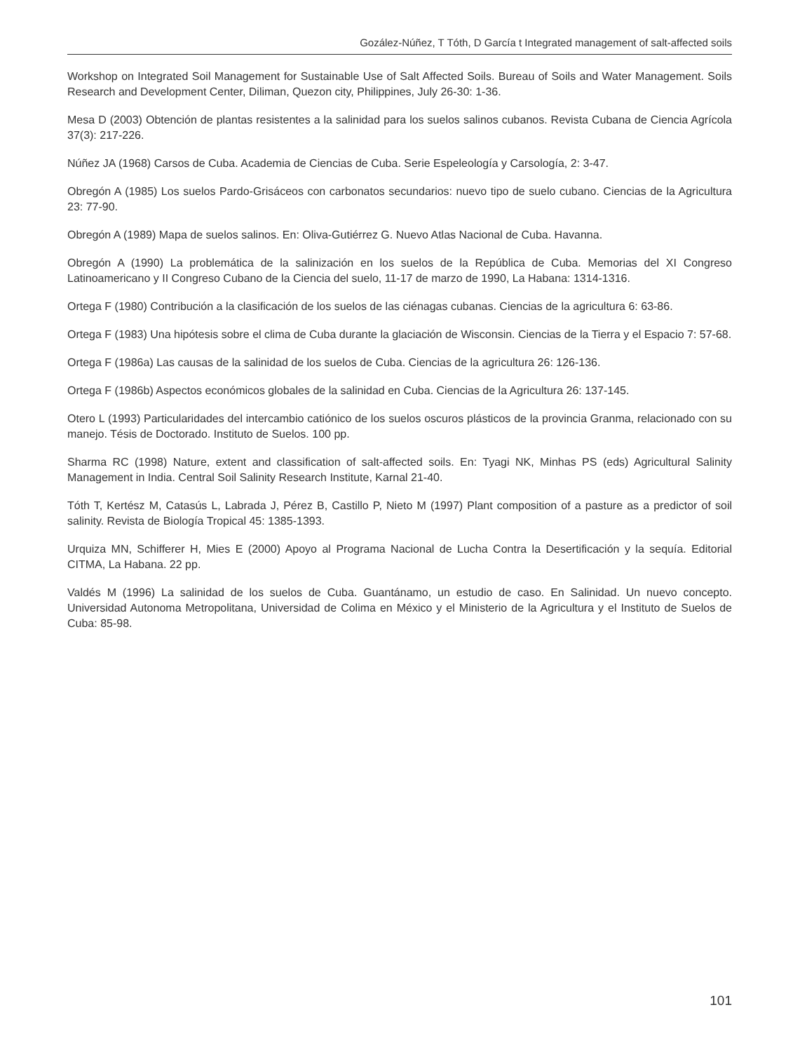Gozález-Núñez, T Tóth, D García t Integrated management of salt-affected soils
Workshop on Integrated Soil Management for Sustainable Use of Salt Affected Soils. Bureau of Soils and Water Management. Soils Research and Development Center, Diliman, Quezon city, Philippines, July 26-30: 1-36.
Mesa D (2003) Obtención de plantas resistentes a la salinidad para los suelos salinos cubanos. Revista Cubana de Ciencia Agrícola 37(3): 217-226.
Núñez JA (1968) Carsos de Cuba. Academia de Ciencias de Cuba. Serie Espeleología y Carsología, 2: 3-47.
Obregón A (1985) Los suelos Pardo-Grisáceos con carbonatos secundarios: nuevo tipo de suelo cubano. Ciencias de la Agricultura 23: 77-90.
Obregón A (1989) Mapa de suelos salinos. En: Oliva-Gutiérrez G. Nuevo Atlas Nacional de Cuba. Havanna.
Obregón A (1990) La problemática de la salinización en los suelos de la República de Cuba. Memorias del XI Congreso Latinoamericano y II Congreso Cubano de la Ciencia del suelo, 11-17 de marzo de 1990, La Habana: 1314-1316.
Ortega F (1980) Contribución a la clasificación de los suelos de las ciénagas cubanas. Ciencias de la agricultura 6: 63-86.
Ortega F (1983) Una hipótesis sobre el clima de Cuba durante la glaciación de Wisconsin. Ciencias de la Tierra y el Espacio 7: 57-68.
Ortega F (1986a) Las causas de la salinidad de los suelos de Cuba. Ciencias de la agricultura 26: 126-136.
Ortega F (1986b) Aspectos económicos globales de la salinidad en Cuba. Ciencias de la Agricultura 26: 137-145.
Otero L (1993) Particularidades del intercambio catiónico de los suelos oscuros plásticos de la provincia Granma, relacionado con su manejo. Tésis de Doctorado. Instituto de Suelos. 100 pp.
Sharma RC (1998) Nature, extent and classification of salt-affected soils. En: Tyagi NK, Minhas PS (eds) Agricultural Salinity Management in India. Central Soil Salinity Research Institute, Karnal 21-40.
Tóth T, Kertész M, Catasús L, Labrada J, Pérez B, Castillo P, Nieto M (1997) Plant composition of a pasture as a predictor of soil salinity. Revista de Biología Tropical 45: 1385-1393.
Urquiza MN, Schifferer H, Mies E (2000) Apoyo al Programa Nacional de Lucha Contra la Desertificación y la sequía. Editorial CITMA, La Habana. 22 pp.
Valdés M (1996) La salinidad de los suelos de Cuba. Guantánamo, un estudio de caso. En Salinidad. Un nuevo concepto. Universidad Autonoma Metropolitana, Universidad de Colima en México y el Ministerio de la Agricultura y el Instituto de Suelos de Cuba: 85-98.
101